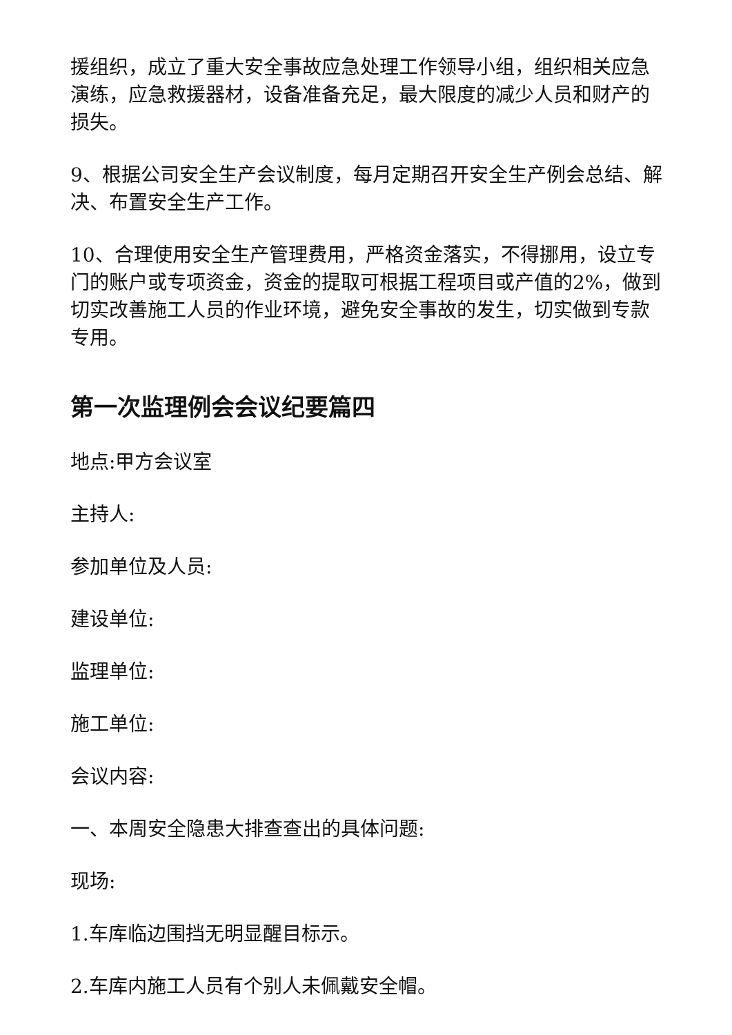援组织，成立了重大安全事故应急处理工作领导小组，组织相关应急演练，应急救援器材，设备准备充足，最大限度的减少人员和财产的损失。
9、根据公司安全生产会议制度，每月定期召开安全生产例会总结、解决、布置安全生产工作。
10、合理使用安全生产管理费用，严格资金落实，不得挪用，设立专门的账户或专项资金，资金的提取可根据工程项目或产值的2%，做到切实改善施工人员的作业环境，避免安全事故的发生，切实做到专款专用。
第一次监理例会会议纪要篇四
地点:甲方会议室
主持人:
参加单位及人员:
建设单位:
监理单位:
施工单位:
会议内容:
一、本周安全隐患大排查查出的具体问题:
现场:
1.车库临边围挡无明显醒目标示。
2.车库内施工人员有个别人未佩戴安全帽。